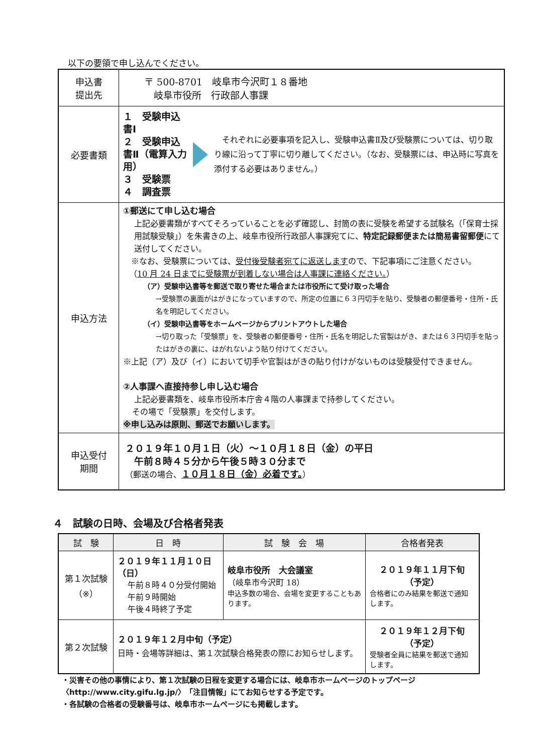以下の要領で申し込んでください。
| 申込書 提出先 | 〒 500-8701 岐阜市今沢町１８番地 岐阜市役所 行政部人事課 |
| 必要書類 | １ 受験申込書Ⅰ ２ 受験申込書Ⅱ（電算入力用） ３ 受験票 ４ 調査票 それぞれに必要事項を記入し、受験申込書Ⅱ及び受験票については、切り取り線に沿って丁寧に切り離してください。（なお、受験票には、申込時に写真を添付する必要はありません。） |
| 申込方法 | ①郵送にて申し込む場合 上記必要書類がすべてそろっていることを必ず確認し、封筒の表に受験を希望する試験名（「保育士採用試験受験」）を朱書きの上、岐阜市役所行政部人事課宛てに、 特定記録郵便または簡易書留郵便 にて送付してください。 ※なお、受験票については、 受付後受験者宛てに返送します ので、下記事項にご注意ください。 （ 10 月 24 日までに受験票が到着しない場合は人事課に連絡ください。 ） （ア）受験申込書等を郵送で取り寄せた場合または市役所にて受け取った場合 →受験票の裏面がはがきになっていますので、所定の位置に６３円切手を貼り、受験者の郵便番号・住所・氏名を明記してください。 （イ）受験申込書等をホームページからプリントアウトした場合 →切り取った「受験票」を、受験者の郵便番号・住所・氏名を明記した官製はがき、または６３円切手を貼ったはがきの裏に、はがれないよう貼り付けてください。 ※上記（ア）及び（イ）において切手や官製はがきの貼り付けがないものは受験受付できません。 ②人事課へ直接持参し申し込む場合 上記必要書類を、岐阜市役所本庁舎４階の人事課まで持参してください。 その場で「受験票」を交付します。 ※申し込みは原則、郵送でお願いします。 |
| 申込受付 期間 | ２０１９年１０月１日（火）～１０月１８日（金）の平日 午前８時４５分から午後５時３０分まで （郵送の場合、 １０月１８日（金）必着です。 ） |
４　試験の日時、会場及び合格者発表
| 試 験 | 日 時 | 試 験 会 場 | 合格者発表 |
| --- | --- | --- | --- |
| 第１次試験 （※） | ２０１９年１１月１０日（日） 午前８時４０分受付開始 午前９時開始 午後４時終了予定 | 岐阜市役所 大会議室 （岐阜市今沢町 18） 申込多数の場合、会場を変更することもあります。 | ２０１９年１１月下旬 （予定） 合格者にのみ結果を郵送で通知します。 |
| 第２次試験 | ２０１９年１２月中旬（予定） 日時・会場等詳細は、第１次試験合格発表の際にお知らせします。 | | ２０１９年１２月下旬 （予定） 受験者全員に結果を郵送で通知します。 |
・災害その他の事情により、第１次試験の日程を変更する場合には、岐阜市ホームページのトップページ〈http://www.city.gifu.lg.jp/〉「注目情報」にてお知らせする予定です。
・各試験の合格者の受験番号は、岐阜市ホームページにも掲載します。